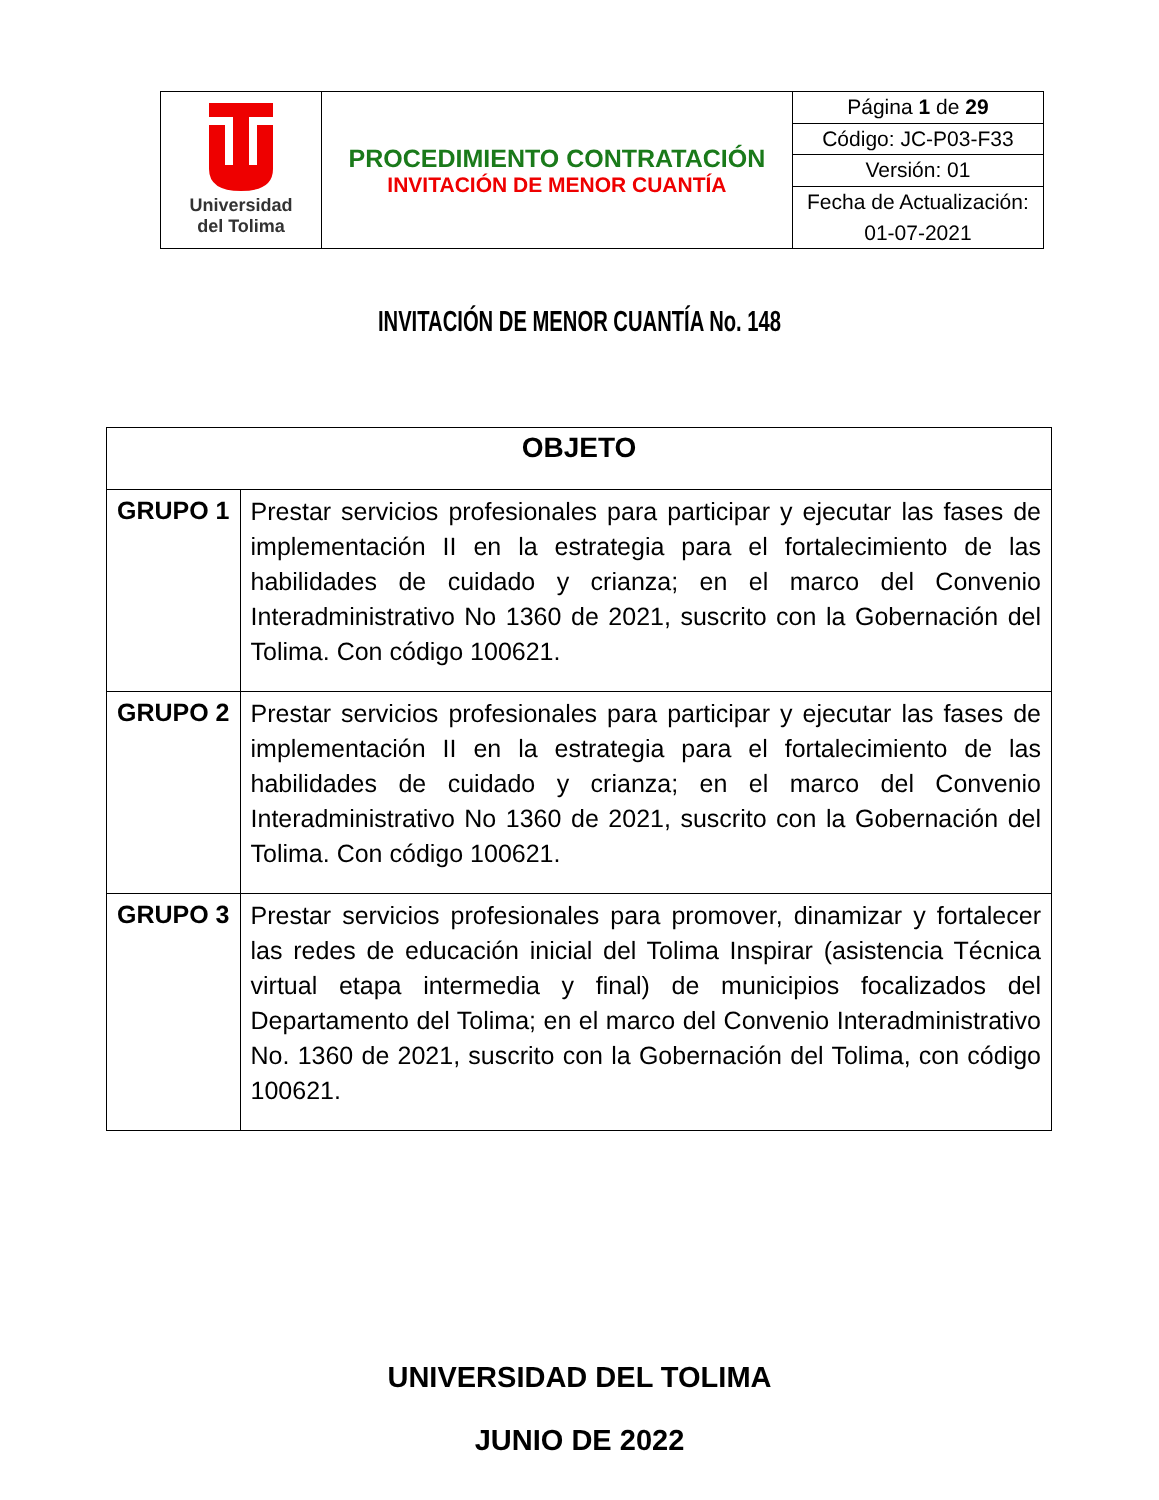| Universidad del Tolima | PROCEDIMIENTO CONTRATACIÓN INVITACIÓN DE MENOR CUANTÍA | Página 1 de 29 |
| | | Código: JC-P03-F33 |
| | | Versión: 01 |
| | | Fecha de Actualización: |
| | | 01-07-2021 |
INVITACIÓN DE MENOR CUANTÍA No. 148
| OBJETO | |
| --- | --- |
| GRUPO 1 | Prestar servicios profesionales para participar y ejecutar las fases de implementación II en la estrategia para el fortalecimiento de las habilidades de cuidado y crianza; en el marco del Convenio Interadministrativo No 1360 de 2021, suscrito con la Gobernación del Tolima. Con código 100621. |
| GRUPO 2 | Prestar servicios profesionales para participar y ejecutar las fases de implementación II en la estrategia para el fortalecimiento de las habilidades de cuidado y crianza; en el marco del Convenio Interadministrativo No 1360 de 2021, suscrito con la Gobernación del Tolima. Con código 100621. |
| GRUPO 3 | Prestar servicios profesionales para promover, dinamizar y fortalecer las redes de educación inicial del Tolima Inspirar (asistencia Técnica virtual etapa intermedia y final) de municipios focalizados del Departamento del Tolima; en el marco del Convenio Interadministrativo No. 1360 de 2021, suscrito con la Gobernación del Tolima, con código 100621. |
UNIVERSIDAD DEL TOLIMA
JUNIO DE 2022